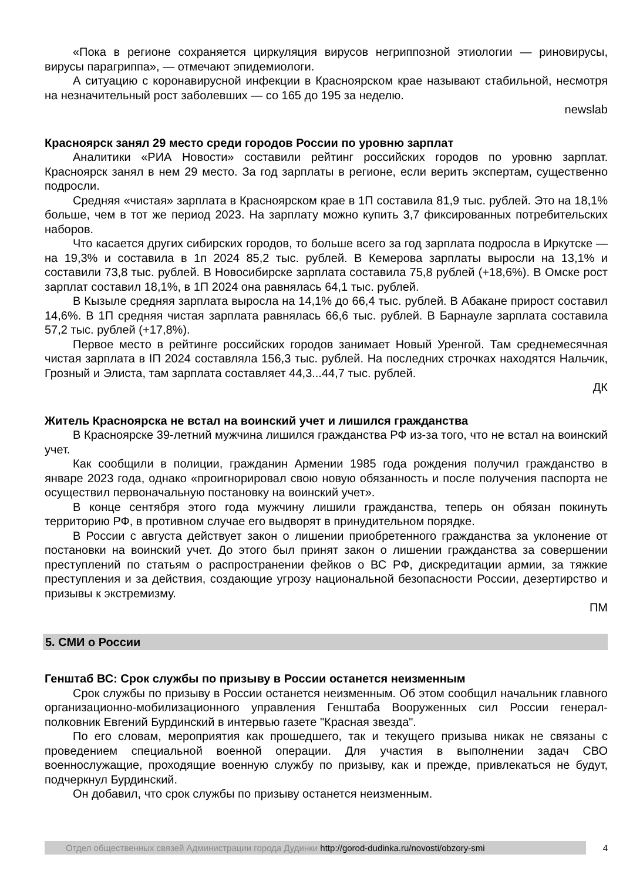«Пока в регионе сохраняется циркуляция вирусов негриппозной этиологии — риновирусы, вирусы парагриппа», — отмечают эпидемиологи.
А ситуацию с коронавирусной инфекции в Красноярском крае называют стабильной, несмотря на незначительный рост заболевших — со 165 до 195 за неделю.
newslab
Красноярск занял 29 место среди городов России по уровню зарплат
Аналитики «РИА Новости» составили рейтинг российских городов по уровню зарплат. Красноярск занял в нем 29 место. За год зарплаты в регионе, если верить экспертам, существенно подросли.
Средняя «чистая» зарплата в Красноярском крае в 1П составила 81,9 тыс. рублей. Это на 18,1% больше, чем в тот же период 2023. На зарплату можно купить 3,7 фиксированных потребительских наборов.
Что касается других сибирских городов, то больше всего за год зарплата подросла в Иркутске — на 19,3% и составила в 1п 2024 85,2 тыс. рублей. В Кемерова зарплаты выросли на 13,1% и составили 73,8 тыс. рублей. В Новосибирске зарплата составила 75,8 рублей (+18,6%). В Омске рост зарплат составил 18,1%, в 1П 2024 она равнялась 64,1 тыс. рублей.
В Кызыле средняя зарплата выросла на 14,1% до 66,4 тыс. рублей. В Абакане прирост составил 14,6%. В 1П средняя чистая зарплата равнялась 66,6 тыс. рублей. В Барнауле зарплата составила 57,2 тыс. рублей (+17,8%).
Первое место в рейтинге российских городов занимает Новый Уренгой. Там среднемесячная чистая зарплата в IП 2024 составляла 156,3 тыс. рублей. На последних строчках находятся Нальчик, Грозный и Элиста, там зарплата составляет 44,3...44,7 тыс. рублей.
ДК
Житель Красноярска не встал на воинский учет и лишился гражданства
В Красноярске 39-летний мужчина лишился гражданства РФ из-за того, что не встал на воинский учет.
Как сообщили в полиции, гражданин Армении 1985 года рождения получил гражданство в январе 2023 года, однако «проигнорировал свою новую обязанность и после получения паспорта не осуществил первоначальную постановку на воинский учет».
В конце сентября этого года мужчину лишили гражданства, теперь он обязан покинуть территорию РФ, в противном случае его выдворят в принудительном порядке.
В России с августа действует закон о лишении приобретенного гражданства за уклонение от постановки на воинский учет. До этого был принят закон о лишении гражданства за совершении преступлений по статьям о распространении фейков о ВС РФ, дискредитации армии, за тяжкие преступления и за действия, создающие угрозу национальной безопасности России, дезертирство и призывы к экстремизму.
ПМ
5. СМИ о России
Генштаб ВС: Срок службы по призыву в России останется неизменным
Срок службы по призыву в России останется неизменным. Об этом сообщил начальник главного организационно-мобилизационного управления Генштаба Вооруженных сил России генерал-полковник Евгений Бурдинский в интервью газете "Красная звезда".
По его словам, мероприятия как прошедшего, так и текущего призыва никак не связаны с проведением специальной военной операции. Для участия в выполнении задач СВО военнослужащие, проходящие военную службу по призыву, как и прежде, привлекаться не будут, подчеркнул Бурдинский.
Он добавил, что срок службы по призыву останется неизменным.
Отдел общественных связей Администрации города Дудинки http://gorod-dudinka.ru/novosti/obzory-smi
4